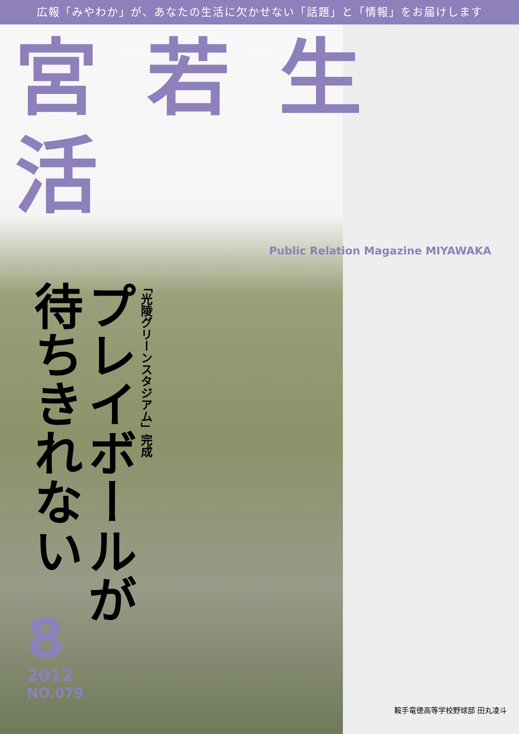広報「みやわか」が、あなたの生活に欠かせない「話題」と「情報」をお届けします
宮若生活
Public Relation Magazine MIYAWAKA
「光陵グリーンスタジアム」完成
プレイボールが
待ちきれない
8
2012
NO.079
鞍手竜徳高等学校野球部 田丸凌斗